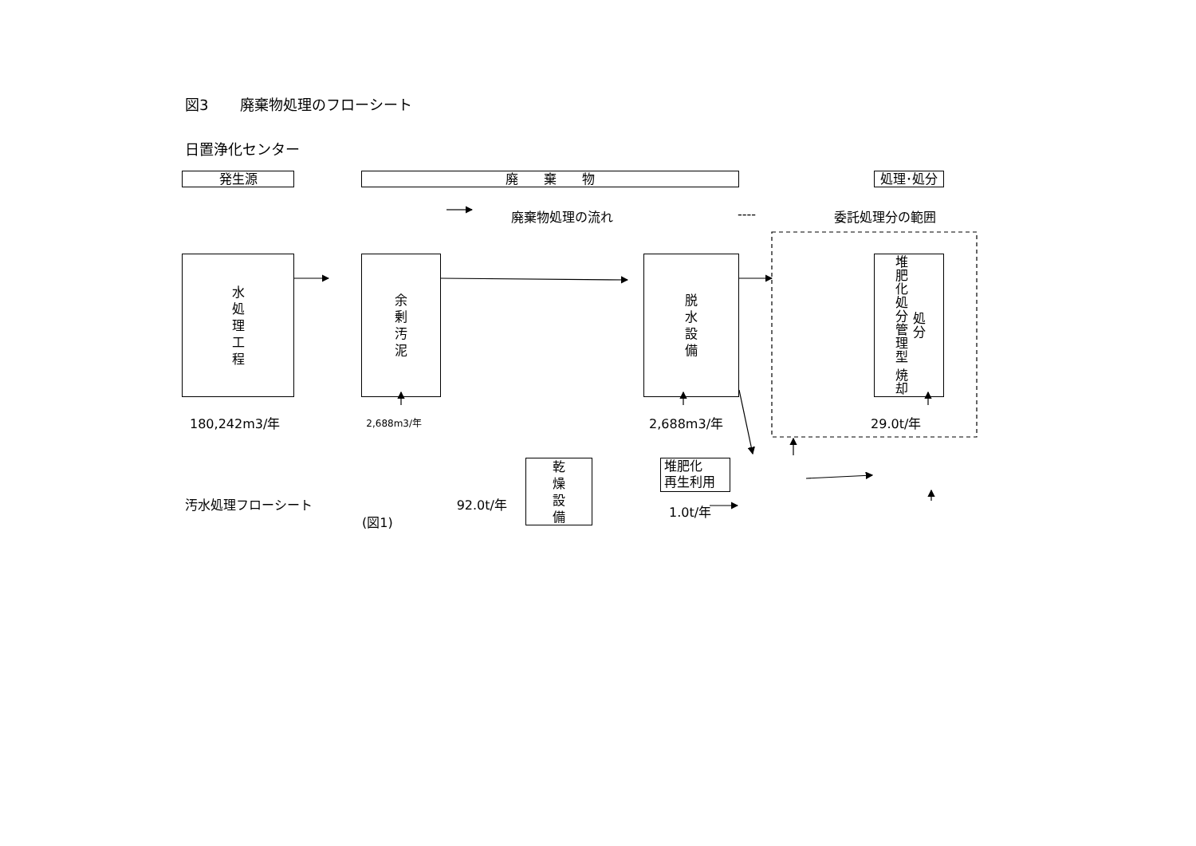図3 廃棄物処理のフローシート
日置浄化センター
発生源 廃　　棄　　物 処理･処分
廃棄物処理の流れ ---- 委託処理分の範囲
水
処
理
工
程
余
剰
汚
泥
脱
水
設
備
堆肥化処分管理型 焼却処分
180,242m3/年 2,688m3/年 2,688m3/年 29.0t/年
汚水処理フローシート (図1) 92.0t/年
乾
燥
設
備
堆肥化
再生利用
1.0t/年